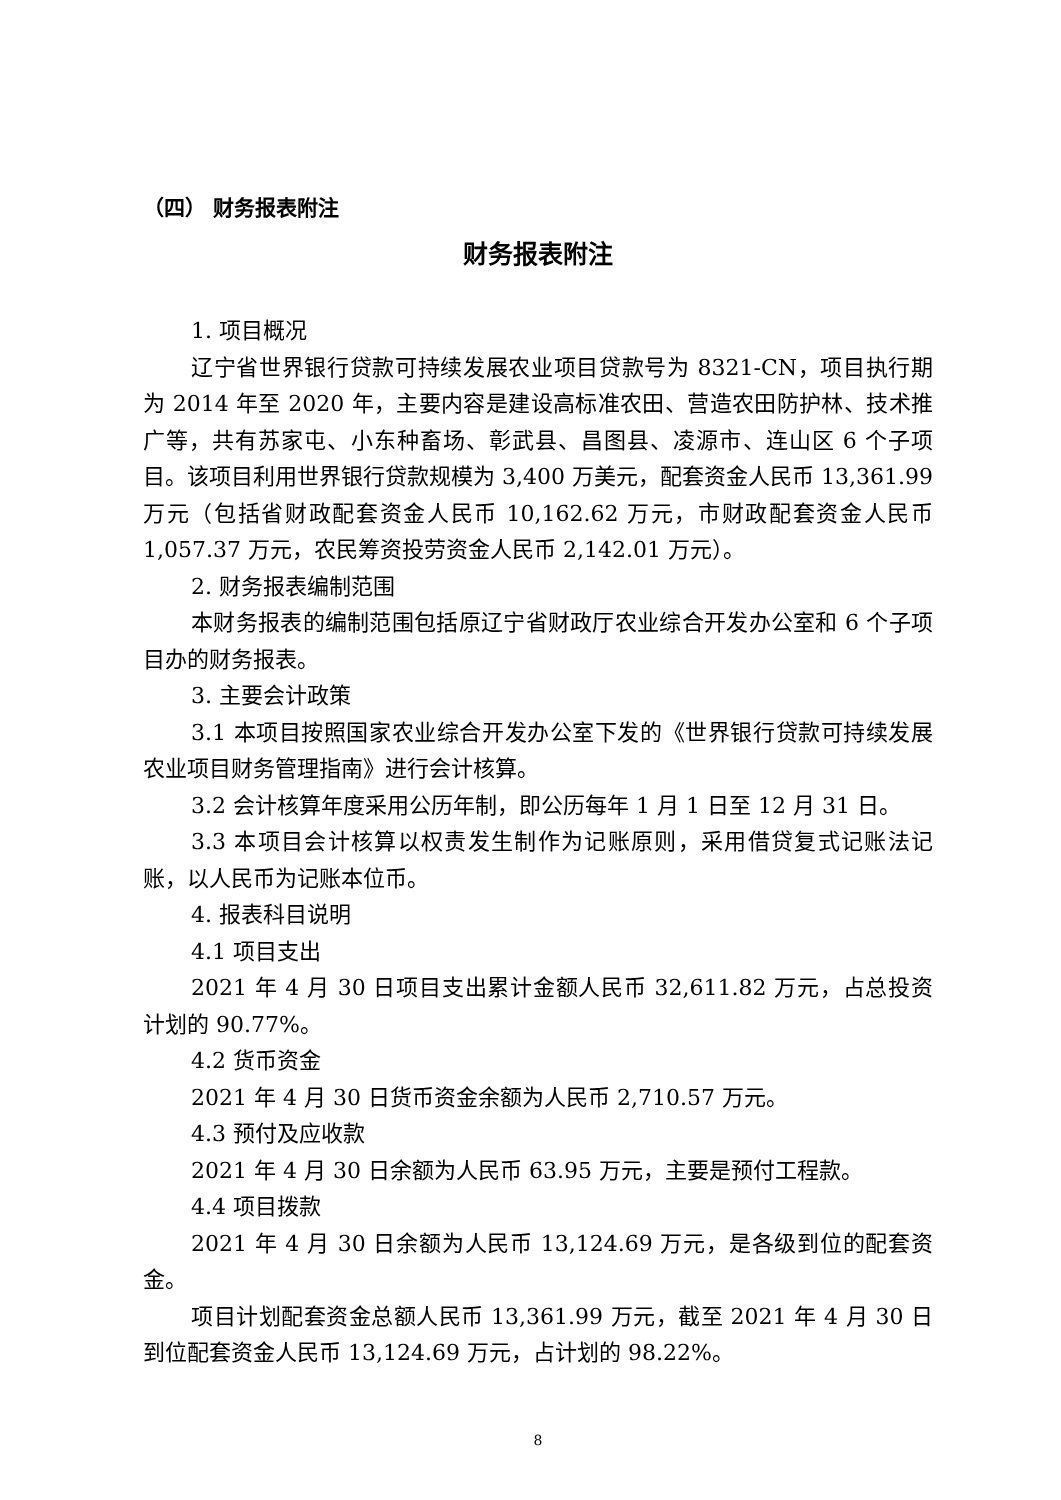（四） 财务报表附注
财务报表附注
1. 项目概况
辽宁省世界银行贷款可持续发展农业项目贷款号为 8321-CN，项目执行期为 2014 年至 2020 年，主要内容是建设高标准农田、营造农田防护林、技术推广等，共有苏家屯、小东种畜场、彰武县、昌图县、凌源市、连山区 6 个子项目。该项目利用世界银行贷款规模为 3,400 万美元，配套资金人民币 13,361.99 万元（包括省财政配套资金人民币 10,162.62 万元，市财政配套资金人民币 1,057.37 万元，农民筹资投劳资金人民币 2,142.01 万元）。
2. 财务报表编制范围
本财务报表的编制范围包括原辽宁省财政厅农业综合开发办公室和 6 个子项目办的财务报表。
3. 主要会计政策
3.1 本项目按照国家农业综合开发办公室下发的《世界银行贷款可持续发展农业项目财务管理指南》进行会计核算。
3.2 会计核算年度采用公历年制，即公历每年 1 月 1 日至 12 月 31 日。
3.3 本项目会计核算以权责发生制作为记账原则，采用借贷复式记账法记账，以人民币为记账本位币。
4. 报表科目说明
4.1 项目支出
2021 年 4 月 30 日项目支出累计金额人民币 32,611.82 万元，占总投资计划的 90.77%。
4.2 货币资金
2021 年 4 月 30 日货币资金余额为人民币 2,710.57 万元。
4.3 预付及应收款
2021 年 4 月 30 日余额为人民币 63.95 万元，主要是预付工程款。
4.4 项目拨款
2021 年 4 月 30 日余额为人民币 13,124.69 万元，是各级到位的配套资金。
项目计划配套资金总额人民币 13,361.99 万元，截至 2021 年 4 月 30 日到位配套资金人民币 13,124.69 万元，占计划的 98.22%。
8